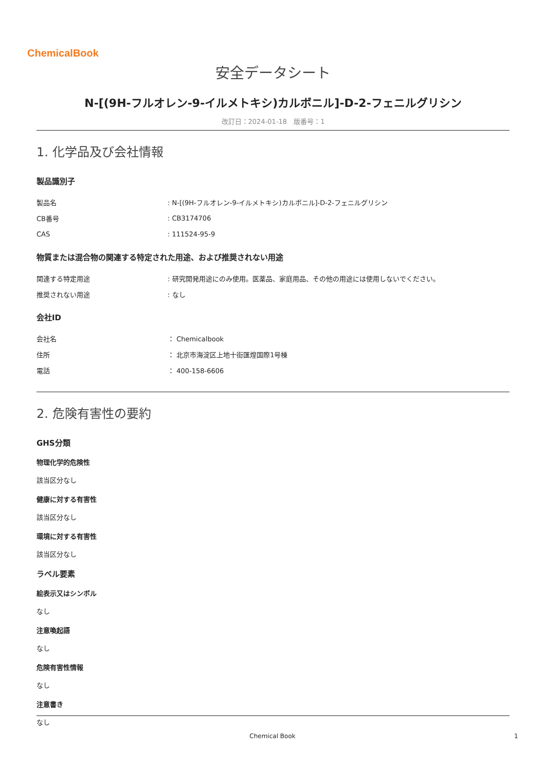ChemicalBook
安全データシート
N-[(9H-フルオレン-9-イルメトキシ)カルボニル]-D-2-フェニルグリシン
改訂日：2024-01-18　版番号：1
1. 化学品及び会社情報
製品識別子
製品名: N-[(9H-フルオレン-9-イルメトキシ)カルボニル]-D-2-フェニルグリシン
CB番号: CB3174706
CAS: 111524-95-9
物質または混合物の関連する特定された用途、および推奨されない用途
関連する特定用途: 研究開発用途にのみ使用。医薬品、家庭用品、その他の用途には使用しないでください。
推奨されない用途: なし
会社ID
会社名 ： Chemicalbook
住所 ： 北京市海淀区上地十街匯煌国際1号棟
電話 ： 400-158-6606
2. 危険有害性の要約
GHS分類
物理化学的危険性
該当区分なし
健康に対する有害性
該当区分なし
環境に対する有害性
該当区分なし
ラベル要素
絵表示又はシンボル
なし
注意喚起語
なし
危険有害性情報
なし
注意書き
なし
Chemical Book 1